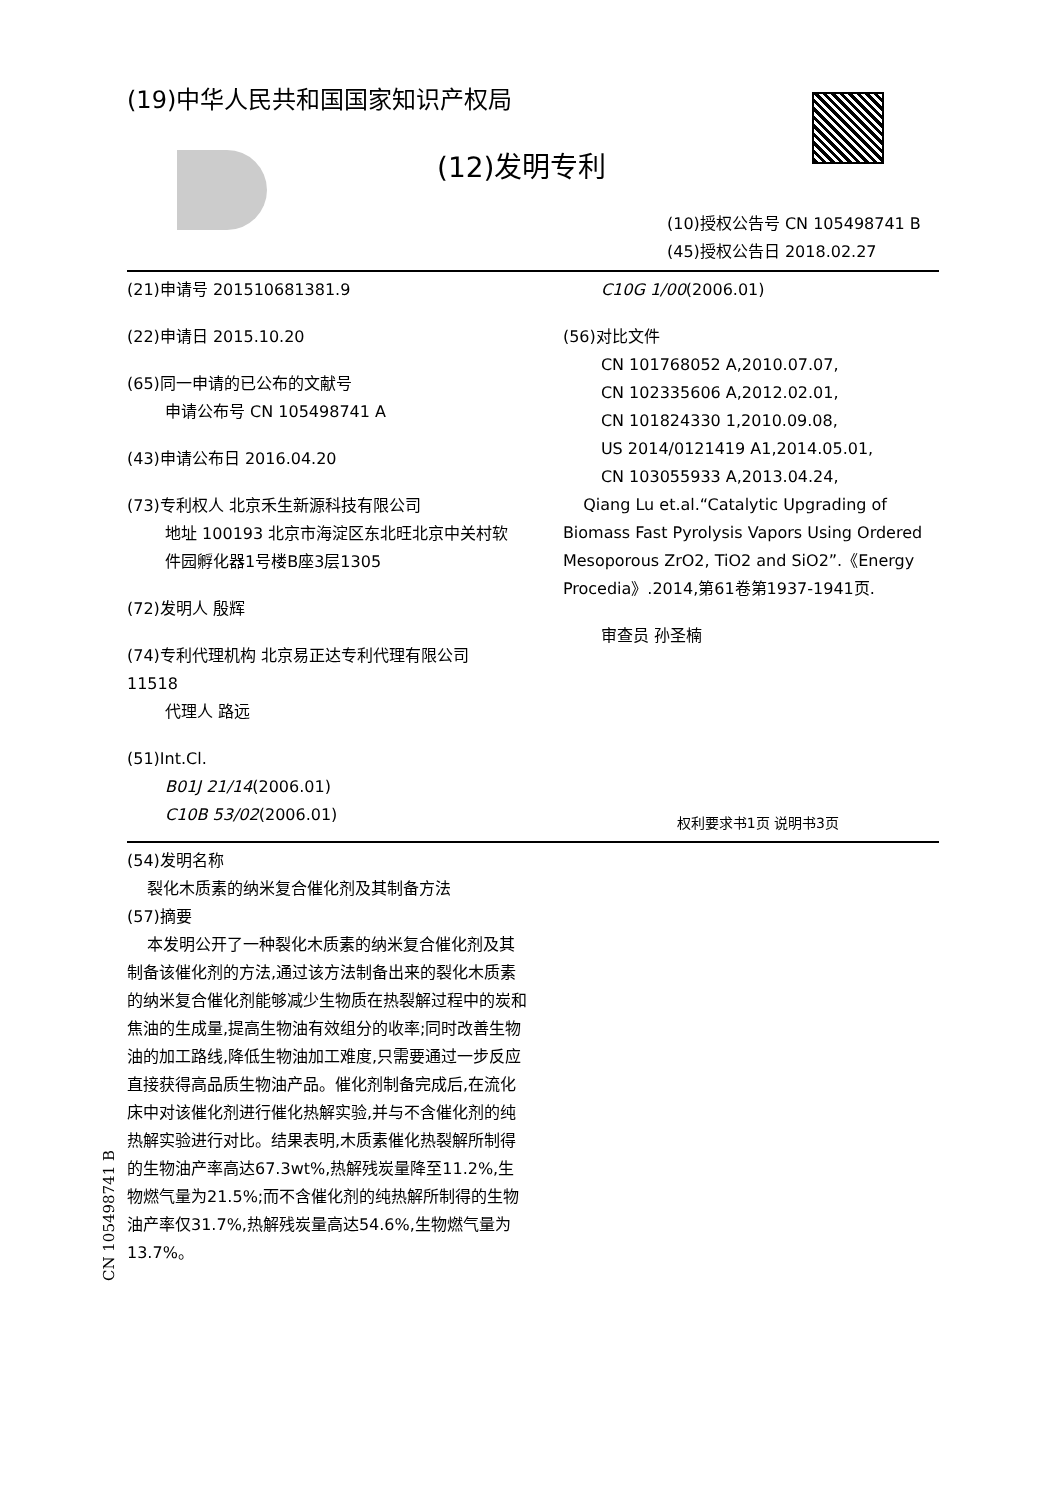(19)中华人民共和国国家知识产权局
(12)发明专利
(10)授权公告号 CN 105498741 B
(45)授权公告日 2018.02.27
(21)申请号 201510681381.9
(22)申请日 2015.10.20
(65)同一申请的已公布的文献号
申请公布号 CN 105498741 A
(43)申请公布日 2016.04.20
(73)专利权人 北京禾生新源科技有限公司
地址 100193 北京市海淀区东北旺北京中关村软件园孵化器1号楼B座3层1305
(72)发明人 殷辉
(74)专利代理机构 北京易正达专利代理有限公司 11518
代理人 路远
(51)Int.Cl.
B01J 21/14(2006.01)
C10B 53/02(2006.01)
C10G 1/00(2006.01)
(56)对比文件
CN 101768052 A,2010.07.07,
CN 102335606 A,2012.02.01,
CN 101824330 1,2010.09.08,
US 2014/0121419 A1,2014.05.01,
CN 103055933 A,2013.04.24,
Qiang Lu et.al.“Catalytic Upgrading of Biomass Fast Pyrolysis Vapors Using Ordered Mesoporous ZrO2, TiO2 and SiO2”.《Energy Procedia》.2014,第61卷第1937-1941页.
审查员 孙圣楠
权利要求书1页 说明书3页
(54)发明名称
裂化木质素的纳米复合催化剂及其制备方法
(57)摘要
本发明公开了一种裂化木质素的纳米复合催化剂及其制备该催化剂的方法,通过该方法制备出来的裂化木质素的纳米复合催化剂能够减少生物质在热裂解过程中的炭和焦油的生成量,提高生物油有效组分的收率;同时改善生物油的加工路线,降低生物油加工难度,只需要通过一步反应直接获得高品质生物油产品。催化剂制备完成后,在流化床中对该催化剂进行催化热解实验,并与不含催化剂的纯热解实验进行对比。结果表明,木质素催化热裂解所制得的生物油产率高达67.3wt%,热解残炭量降至11.2%,生物燃气量为21.5%;而不含催化剂的纯热解所制得的生物油产率仅31.7%,热解残炭量高达54.6%,生物燃气量为13.7%。
CN 105498741 B